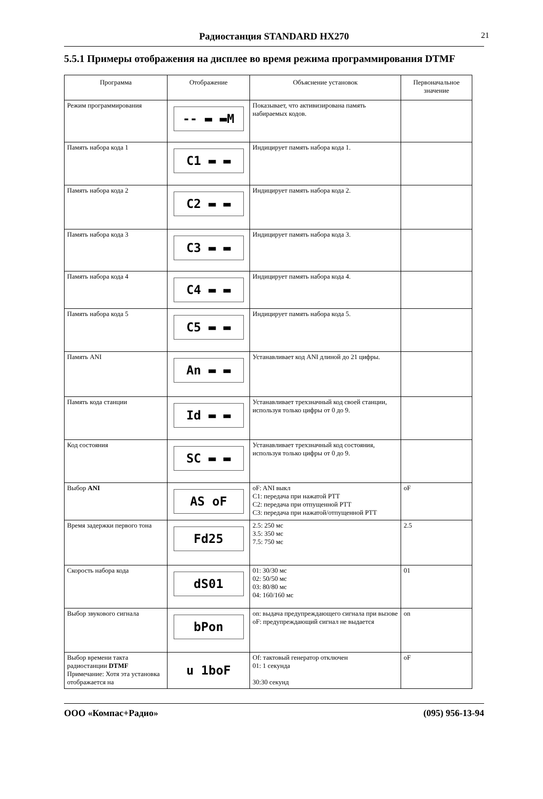Радиостанция STANDARD HX270 21
5.5.1 Примеры отображения на дисплее во время режима программирования DTMF
| Программа | Отображение | Объяснение установок | Первоначальное значение |
| --- | --- | --- | --- |
| Режим программирования | -- ▬ ▬M | Показывает, что активизирована память набираемых кодов. | |
| Память набора кода 1 | C1 ▬ ▬ | Индицирует память набора кода 1. | |
| Память набора кода 2 | C2 ▬ ▬ | Индицирует память набора кода 2. | |
| Память набора кода 3 | C3 ▬ ▬ | Индицирует память набора кода 3. | |
| Память набора кода 4 | C4 ▬ ▬ | Индицирует память набора кода 4. | |
| Память набора кода 5 | C5 ▬ ▬ | Индицирует память набора кода 5. | |
| Память ANI | An ▬ ▬ | Устанавливает код ANI длиной до 21 цифры. | |
| Память кода станции | Id ▬ ▬ | Устанавливает трехзначный код своей станции, используя только цифры от 0 до 9. | |
| Код состояния | SC ▬ ▬ | Устанавливает трехзначный код состояния, используя только цифры от 0 до 9. | |
| Выбор ANI | AS oF | oF: ANI выкл C1: передача при нажатой PTT C2: передача при отпущенной PTT C3: передача при нажатой/отпущенной PTT | oF |
| Время задержки первого тона | Fd25 | 2.5: 250 мс 3.5: 350 мс 7.5: 750 мс | 2.5 |
| Скорость набора кода | dS01 | 01: 30/30 мс 02: 50/50 мс 03: 80/80 мс 04: 160/160 мс | 01 |
| Выбор звукового сигнала | bPon | on: выдача предупреждающего сигнала при вызове oF: предупреждающий сигнал не выдается | on |
| Выбор времени такта радиостанции DTMF Примечание: Хотя эта установка отображается на | u 1boF | Of: тактовый генератор отключен 01: 1 секунда 30:30 секунд | oF |
ООО «Компас+Радио» (095) 956-13-94